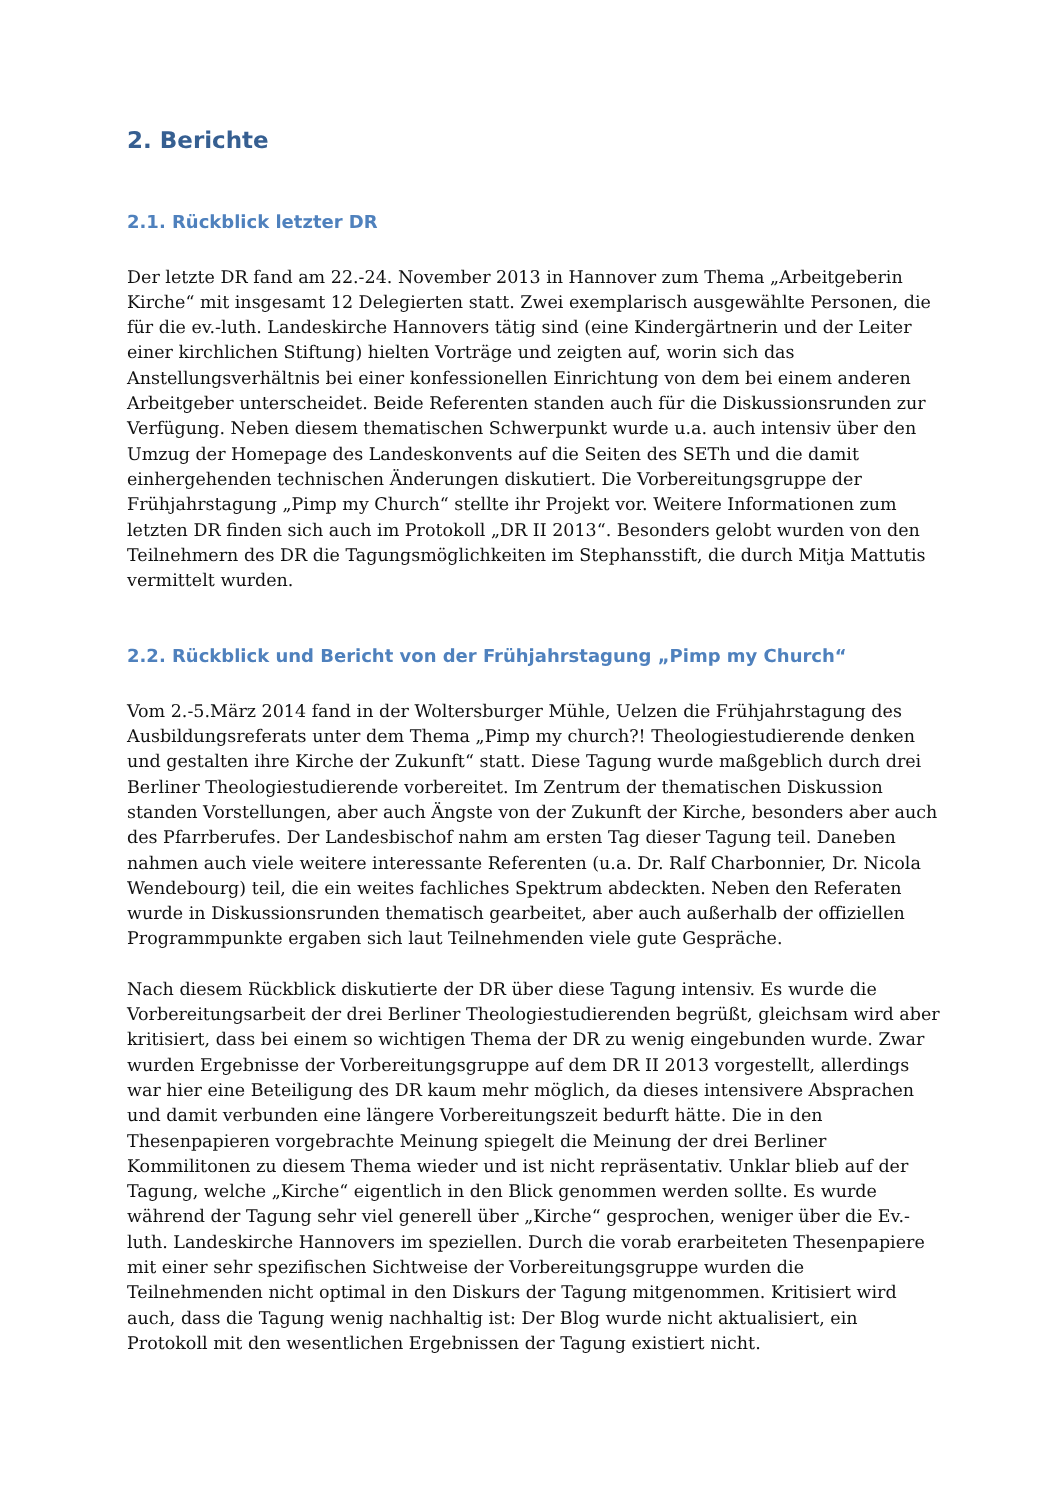2. Berichte
2.1. Rückblick letzter DR
Der letzte DR fand am 22.-24. November 2013 in Hannover zum Thema „Arbeitgeberin Kirche“ mit insgesamt 12 Delegierten statt. Zwei exemplarisch ausgewählte Personen, die für die ev.-luth. Landeskirche Hannovers tätig sind (eine Kindergärtnerin und der Leiter einer kirchlichen Stiftung) hielten Vorträge und zeigten auf, worin sich das Anstellungsverhältnis bei einer konfessionellen Einrichtung von dem bei einem anderen Arbeitgeber unterscheidet. Beide Referenten standen auch für die Diskussionsrunden zur Verfügung. Neben diesem thematischen Schwerpunkt wurde u.a. auch intensiv über den Umzug der Homepage des Landeskonvents auf die Seiten des SETh und die damit einhergehenden technischen Änderungen diskutiert. Die Vorbereitungsgruppe der Frühjahrstagung „Pimp my Church“ stellte ihr Projekt vor. Weitere Informationen zum letzten DR finden sich auch im Protokoll „DR II 2013“. Besonders gelobt wurden von den Teilnehmern des DR die Tagungsmöglichkeiten im Stephansstift, die durch Mitja Mattutis vermittelt wurden.
2.2. Rückblick und Bericht von der Frühjahrstagung „Pimp my Church“
Vom 2.-5.März 2014 fand in der Woltersburger Mühle, Uelzen die Frühjahrstagung des Ausbildungsreferats unter dem Thema „Pimp my church?! Theologiestudierende denken und gestalten ihre Kirche der Zukunft“ statt. Diese Tagung wurde maßgeblich durch drei Berliner Theologiestudierende vorbereitet. Im Zentrum der thematischen Diskussion standen Vorstellungen, aber auch Ängste von der Zukunft der Kirche, besonders aber auch des Pfarrberufes. Der Landesbischof nahm am ersten Tag dieser Tagung teil. Daneben nahmen auch viele weitere interessante Referenten (u.a. Dr. Ralf Charbonnier, Dr. Nicola Wendebourg) teil, die ein weites fachliches Spektrum abdeckten. Neben den Referaten wurde in Diskussionsrunden thematisch gearbeitet, aber auch außerhalb der offiziellen Programmpunkte ergaben sich laut Teilnehmenden viele gute Gespräche.
Nach diesem Rückblick diskutierte der DR über diese Tagung intensiv. Es wurde die Vorbereitungsarbeit der drei Berliner Theologiestudierenden begrüßt, gleichsam wird aber kritisiert, dass bei einem so wichtigen Thema der DR zu wenig eingebunden wurde. Zwar wurden Ergebnisse der Vorbereitungsgruppe auf dem DR II 2013 vorgestellt, allerdings war hier eine Beteiligung des DR kaum mehr möglich, da dieses intensivere Absprachen und damit verbunden eine längere Vorbereitungszeit bedurft hätte. Die in den Thesenpapieren vorgebrachte Meinung spiegelt die Meinung der drei Berliner Kommilitonen zu diesem Thema wieder und ist nicht repräsentativ. Unklar blieb auf der Tagung, welche „Kirche“ eigentlich in den Blick genommen werden sollte. Es wurde während der Tagung sehr viel generell über „Kirche“ gesprochen, weniger über die Ev.-luth. Landeskirche Hannovers im speziellen. Durch die vorab erarbeiteten Thesenpapiere mit einer sehr spezifischen Sichtweise der Vorbereitungsgruppe wurden die Teilnehmenden nicht optimal in den Diskurs der Tagung mitgenommen. Kritisiert wird auch, dass die Tagung wenig nachhaltig ist: Der Blog wurde nicht aktualisiert, ein Protokoll mit den wesentlichen Ergebnissen der Tagung existiert nicht.